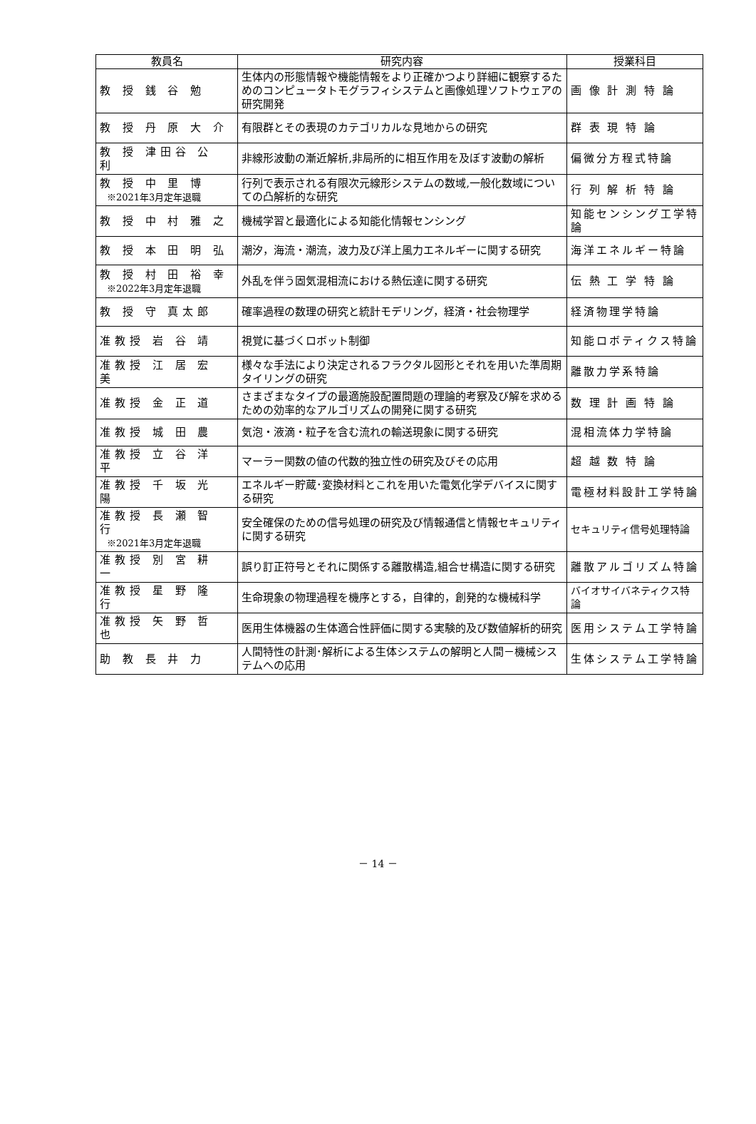| 教員名 | 研究内容 | 授業科目 |
| --- | --- | --- |
| 教 授 銭 谷 勉 | 生体内の形態情報や機能情報をより正確かつより詳細に観察するためのコンピュータトモグラフィシステムと画像処理ソフトウェアの研究開発 | 画 像 計 測 特 論 |
| 教 授 丹 原 大 介 | 有限群とその表現のカテゴリカルな見地からの研究 | 群 表 現 特 論 |
| 教 授 津田谷 公 利 | 非線形波動の漸近解析,非局所的に相互作用を及ぼす波動の解析 | 偏微分方程式特論 |
| 教 授 中 里 博 ※2021年3月定年退職 | 行列で表示される有限次元線形システムの数域,一般化数域についての凸解析的な研究 | 行 列 解 析 特 論 |
| 教 授 中 村 雅 之 | 機械学習と最適化による知能化情報センシング | 知能センシング工学特論 |
| 教 授 本 田 明 弘 | 潮汐，海流・潮流，波力及び洋上風力エネルギーに関する研究 | 海洋エネルギー特論 |
| 教 授 村 田 裕 幸 ※2022年3月定年退職 | 外乱を伴う固気混相流における熱伝達に関する研究 | 伝 熱 工 学 特 論 |
| 教 授 守 真太郎 | 確率過程の数理の研究と統計モデリング，経済・社会物理学 | 経済物理学特論 |
| 准教授 岩 谷 靖 | 視覚に基づくロボット制御 | 知能ロボティクス特論 |
| 准教授 江 居 宏 美 | 様々な手法により決定されるフラクタル図形とそれを用いた準周期タイリングの研究 | 離散力学系特論 |
| 准教授 金 正 道 | さまざまなタイプの最適施設配置問題の理論的考察及び解を求めるための効率的なアルゴリズムの開発に関する研究 | 数 理 計 画 特 論 |
| 准教授 城 田 農 | 気泡・液滴・粒子を含む流れの輸送現象に関する研究 | 混相流体力学特論 |
| 准教授 立 谷 洋 平 | マーラー関数の値の代数的独立性の研究及びその応用 | 超 越 数 特 論 |
| 准教授 千 坂 光 陽 | エネルギー貯蔵･変換材料とこれを用いた電気化学デバイスに関する研究 | 電極材料設計工学特論 |
| 准教授 長 瀬 智 行 ※2021年3月定年退職 | 安全確保のための信号処理の研究及び情報通信と情報セキュリティに関する研究 | セキュリティ信号処理特論 |
| 准教授 別 宮 耕 一 | 誤り訂正符号とそれに関係する離散構造,組合せ構造に関する研究 | 離散アルゴリズム特論 |
| 准教授 星 野 隆 行 | 生命現象の物理過程を機序とする，自律的，創発的な機械科学 | バイオサイバネティクス特論 |
| 准教授 矢 野 哲 也 | 医用生体機器の生体適合性評価に関する実験的及び数値解析的研究 | 医用システム工学特論 |
| 助 教 長 井 力 | 人間特性の計測･解析による生体システムの解明と人間－機械システムへの応用 | 生体システム工学特論 |
－ 14 －